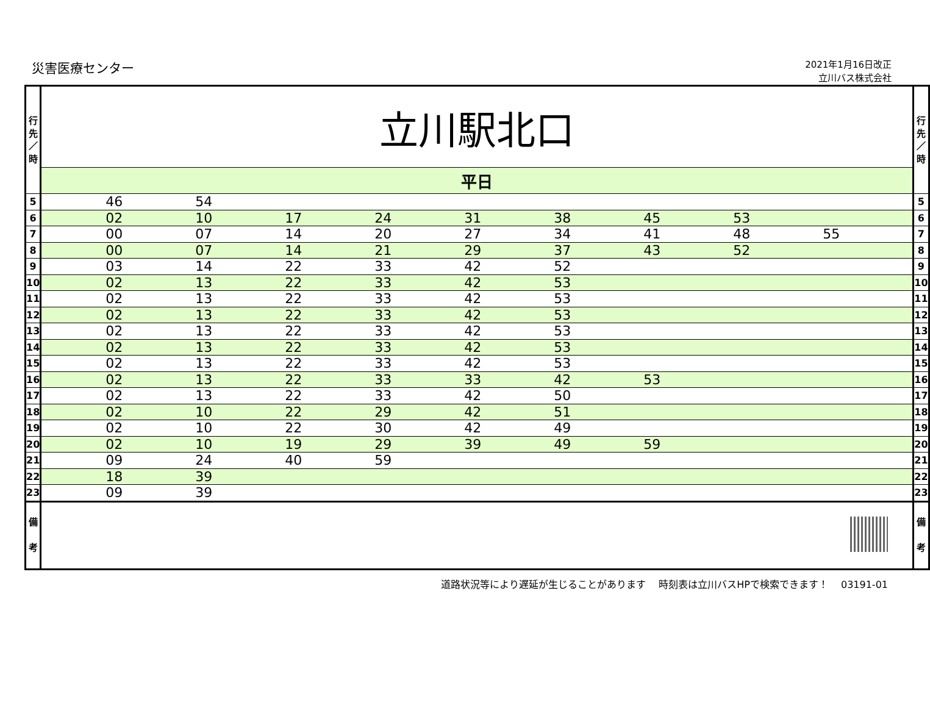災害医療センター
2021年1月16日改正
立川バス株式会社
| 行 先 ／ 時 | 立川駅北口 | 行 先 ／ 時 |
| | 平日 | |
| 5 | 46 54 | 5 |
| 6 | 02 10 17 24 31 38 45 53 | 6 |
| 7 | 00 07 14 20 27 34 41 48 55 | 7 |
| 8 | 00 07 14 21 29 37 43 52 | 8 |
| 9 | 03 14 22 33 42 52 | 9 |
| 10 | 02 13 22 33 42 53 | 10 |
| 11 | 02 13 22 33 42 53 | 11 |
| 12 | 02 13 22 33 42 53 | 12 |
| 13 | 02 13 22 33 42 53 | 13 |
| 14 | 02 13 22 33 42 53 | 14 |
| 15 | 02 13 22 33 42 53 | 15 |
| 16 | 02 13 22 33 33 42 53 | 16 |
| 17 | 02 13 22 33 42 50 | 17 |
| 18 | 02 10 22 29 42 51 | 18 |
| 19 | 02 10 22 30 42 49 | 19 |
| 20 | 02 10 19 29 39 49 59 | 20 |
| 21 | 09 24 40 59 | 21 |
| 22 | 18 39 | 22 |
| 23 | 09 39 | 23 |
| 備 考 | | 備 考 |
道路状況等により遅延が生じることがあります　 時刻表は立川バスHPで検索できます！　 03191-01